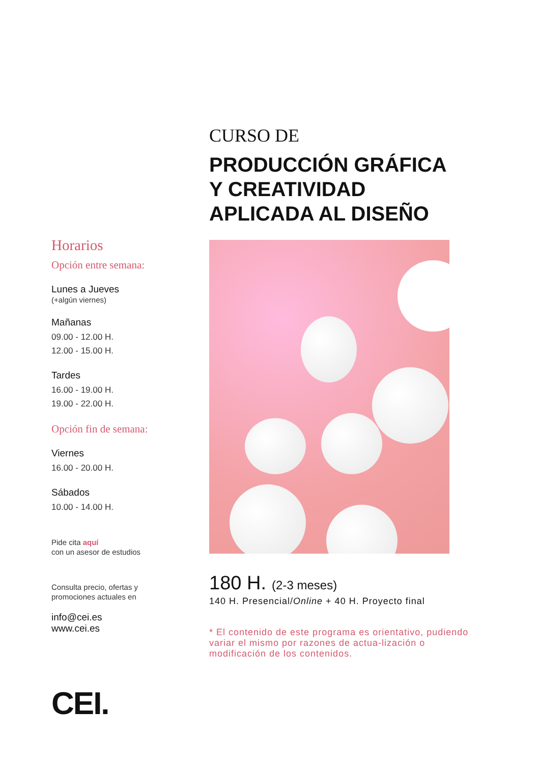Horarios
Opción entre semana:
Lunes a Jueves
(+algún viernes)
Mañanas
09.00 - 12.00 H.
12.00 - 15.00 H.
Tardes
16.00 - 19.00 H.
19.00 - 22.00 H.
Opción fin de semana:
Viernes
16.00 - 20.00 H.
Sábados
10.00 - 14.00 H.
Pide cita aquí
con un asesor de estudios
Consulta precio, ofertas y
promociones actuales en
info@cei.es
www.cei.es
CEI.
CURSO DE
PRODUCCIÓN GRÁFICA
Y CREATIVIDAD
APLICADA AL DISEÑO
180 H. (2-3 meses)
140 H. Presencial/Online + 40 H. Proyecto final
* El contenido de este programa es orientativo, pudiendo variar el mismo por razones de actua-lización o modificación de los contenidos.